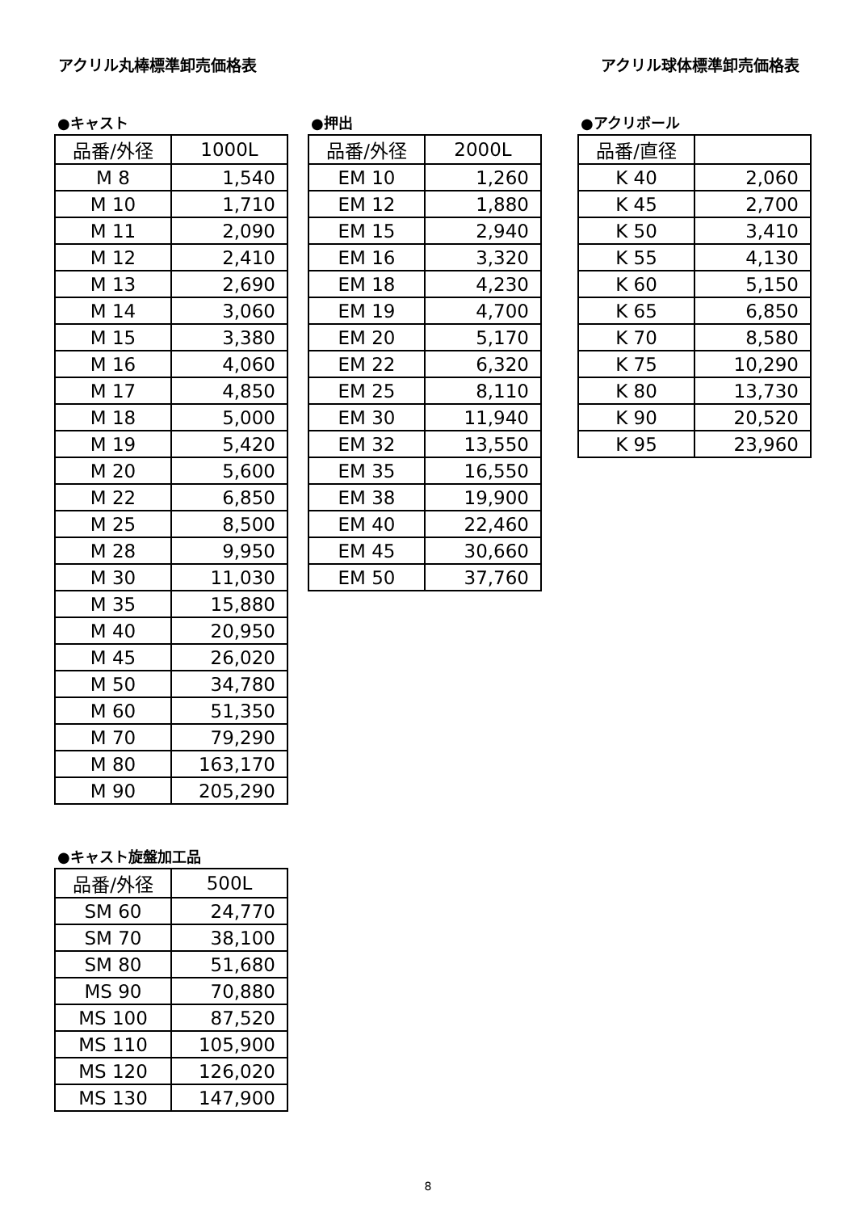アクリル丸棒標準卸売価格表 アクリル球体標準卸売価格表
●キャスト
| 品番/外径 | 1000L |
| --- | --- |
| M 8 | 1,540 |
| M 10 | 1,710 |
| M 11 | 2,090 |
| M 12 | 2,410 |
| M 13 | 2,690 |
| M 14 | 3,060 |
| M 15 | 3,380 |
| M 16 | 4,060 |
| M 17 | 4,850 |
| M 18 | 5,000 |
| M 19 | 5,420 |
| M 20 | 5,600 |
| M 22 | 6,850 |
| M 25 | 8,500 |
| M 28 | 9,950 |
| M 30 | 11,030 |
| M 35 | 15,880 |
| M 40 | 20,950 |
| M 45 | 26,020 |
| M 50 | 34,780 |
| M 60 | 51,350 |
| M 70 | 79,290 |
| M 80 | 163,170 |
| M 90 | 205,290 |
●キャスト旋盤加工品
| 品番/外径 | 500L |
| --- | --- |
| SM 60 | 24,770 |
| SM 70 | 38,100 |
| SM 80 | 51,680 |
| MS 90 | 70,880 |
| MS 100 | 87,520 |
| MS 110 | 105,900 |
| MS 120 | 126,020 |
| MS 130 | 147,900 |
●押出
| 品番/外径 | 2000L |
| --- | --- |
| EM 10 | 1,260 |
| EM 12 | 1,880 |
| EM 15 | 2,940 |
| EM 16 | 3,320 |
| EM 18 | 4,230 |
| EM 19 | 4,700 |
| EM 20 | 5,170 |
| EM 22 | 6,320 |
| EM 25 | 8,110 |
| EM 30 | 11,940 |
| EM 32 | 13,550 |
| EM 35 | 16,550 |
| EM 38 | 19,900 |
| EM 40 | 22,460 |
| EM 45 | 30,660 |
| EM 50 | 37,760 |
●アクリボール
| 品番/直径 | |
| --- | --- |
| K 40 | 2,060 |
| K 45 | 2,700 |
| K 50 | 3,410 |
| K 55 | 4,130 |
| K 60 | 5,150 |
| K 65 | 6,850 |
| K 70 | 8,580 |
| K 75 | 10,290 |
| K 80 | 13,730 |
| K 90 | 20,520 |
| K 95 | 23,960 |
8